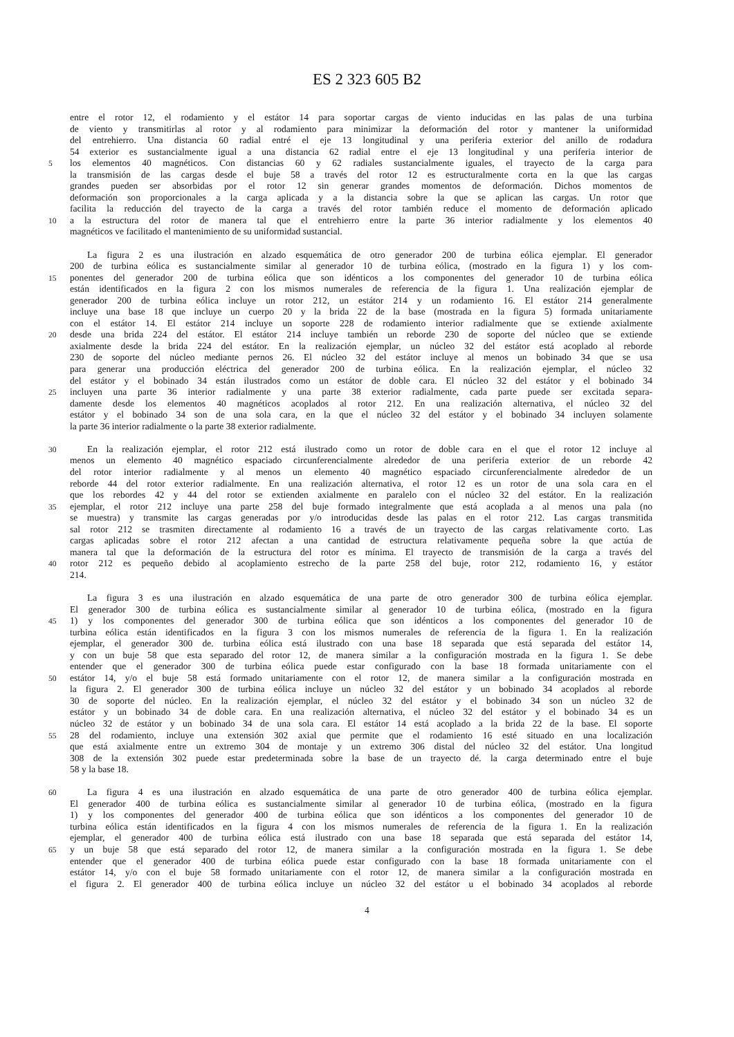ES 2 323 605 B2
entre el rotor 12, el rodamiento y el estátor 14 para soportar cargas de viento inducidas en las palas de una turbina
de viento y transmitirlas al rotor y al rodamiento para minimizar la deformación del rotor y mantener la uniformidad
del entrehierro. Una distancia 60 radial entré el eje 13 longitudinal y una periferia exterior del anillo de rodadura
54 exterior es sustancialmente igual a una distancia 62 radial entre el eje 13 longitudinal y una periferia interior de
5
los elementos 40 magnéticos. Con distancias 60 y 62 radiales sustancialmente iguales, el trayecto de la carga para
la transmisión de las cargas desde el buje 58 a través del rotor 12 es estructuralmente corta en la que las cargas
grandes pueden ser absorbidas por el rotor 12 sin generar grandes momentos de deformación. Dichos momentos de
deformación son proporcionales a la carga aplicada y a la distancia sobre la que se aplican las cargas. Un rotor que
facilita la reducción del trayecto de la carga a través del rotor también reduce el momento de deformación aplicado
10
a la estructura del rotor de manera tal que el entrehierro entre la parte 36 interior radialmente y los elementos 40
magnéticos ve facilitado el mantenimiento de su uniformidad sustancial.
La figura 2 es una ilustración en alzado esquemática de otro generador 200 de turbina eólica ejemplar. El generador
200 de turbina eólica es sustancialmente similar al generador 10 de turbina eólica, (mostrado en la figura 1) y los com-
15
ponentes del generador 200 de turbina eólica que son idénticos a los componentes del generador 10 de turbina eólica
están identificados en la figura 2 con los mismos numerales de referencia de la figura 1. Una realización ejemplar de
generador 200 de turbina eólica incluye un rotor 212, un estátor 214 y un rodamiento 16. El estátor 214 generalmente
incluye una base 18 que incluye un cuerpo 20 y la brida 22 de la base (mostrada en la figura 5) formada unitariamente
con el estátor 14. El estátor 214 incluye un soporte 228 de rodamiento interior radialmente que se extiende axialmente
20
desde una brida 224 del estátor. El estátor 214 incluye también un reborde 230 de soporte del núcleo que se extiende
axialmente desde la brida 224 del estátor. En la realización ejemplar, un núcleo 32 del estátor está acoplado al reborde
230 de soporte del núcleo mediante pernos 26. El núcleo 32 del estátor incluye al menos un bobinado 34 que se usa
para generar una producción eléctrica del generador 200 de turbina eólica. En la realización ejemplar, el núcleo 32
del estátor y el bobinado 34 están ilustrados como un estátor de doble cara. El núcleo 32 del estátor y el bobinado 34
25
incluyen una parte 36 interior radialmente y una parte 38 exterior radialmente, cada parte puede ser excitada separa-
damente desde los elementos 40 magnéticos acoplados al rotor 212. En una realización alternativa, el núcleo 32 del
estátor y el bobinado 34 son de una sola cara, en la que el núcleo 32 del estátor y el bobinado 34 incluyen solamente
la parte 36 interior radialmente o la parte 38 exterior radialmente.
30
En la realización ejemplar, el rotor 212 está ilustrado como un rotor de doble cara en el que el rotor 12 incluye al
menos un elemento 40 magnético espaciado circunferencialmente alrededor de una periferia exterior de un reborde 42
del rotor interior radialmente y al menos un elemento 40 magnético espaciado circunferencialmente alrededor de un
reborde 44 del rotor exterior radialmente. En una realización alternativa, el rotor 12 es un rotor de una sola cara en el
que los rebordes 42 y 44 del rotor se extienden axialmente en paralelo con el núcleo 32 del estátor. En la realización
35
ejemplar, el rotor 212 incluye una parte 258 del buje formado integralmente que está acoplada a al menos una pala (no
se muestra) y transmite las cargas generadas por y/o introducidas desde las palas en el rotor 212. Las cargas transmitida
sal rotor 212 se trasmiten directamente al rodamiento 16 a través de un trayecto de las cargas relativamente corto. Las
cargas aplicadas sobre el rotor 212 afectan a una cantidad de estructura relativamente pequeña sobre la que actúa de
manera tal que la deformación de la estructura del rotor es mínima. El trayecto de transmisión de la carga a través del
40
rotor 212 es pequeño debido al acoplamiento estrecho de la parte 258 del buje, rotor 212, rodamiento 16, y estátor
214.
La figura 3 es una ilustración en alzado esquemática de una parte de otro generador 300 de turbina eólica ejemplar.
El generador 300 de turbina eólica es sustancialmente similar al generador 10 de turbina eólica, (mostrado en la figura
45
1) y los componentes del generador 300 de turbina eólica que son idénticos a los componentes del generador 10 de
turbina eólica están identificados en la figura 3 con los mismos numerales de referencia de la figura 1. En la realización
ejemplar, el generador 300 de. turbina eólica está ilustrado con una base 18 separada que está separada del estátor 14,
y con un buje 58 que esta separado del rotor 12, de manera similar a la configuración mostrada en la figura 1. Se debe
entender que el generador 300 de turbina eólica puede estar configurado con la base 18 formada unitariamente con el
50
estátor 14, y/o el buje 58 está formado unitariamente con el rotor 12, de manera similar a la configuración mostrada en
la figura 2. El generador 300 de turbina eólica incluye un núcleo 32 del estátor y un bobinado 34 acoplados al reborde
30 de soporte del núcleo. En la realización ejemplar, el núcleo 32 del estátor y el bobinado 34 son un núcleo 32 de
estátor y un bobinado 34 de doble cara. En una realización alternativa, el núcleo 32 del estátor y el bobinado 34 es un
núcleo 32 de estátor y un bobinado 34 de una sola cara. El estátor 14 está acoplado a la brida 22 de la base. El soporte
55
28 del rodamiento, incluye una extensión 302 axial que permite que el rodamiento 16 esté situado en una localización
que está axialmente entre un extremo 304 de montaje y un extremo 306 distal del núcleo 32 del estátor. Una longitud
308 de la extensión 302 puede estar predeterminada sobre la base de un trayecto dé. la carga determinado entre el buje
58 y la base 18.
60
La figura 4 es una ilustración en alzado esquemática de una parte de otro generador 400 de turbina eólica ejemplar.
El generador 400 de turbina eólica es sustancialmente similar al generador 10 de turbina eólica, (mostrado en la figura
1) y los componentes del generador 400 de turbina eólica que son idénticos a los componentes del generador 10 de
turbina eólica están identificados en la figura 4 con los mismos numerales de referencia de la figura 1. En la realización
ejemplar, el generador 400 de turbina eólica está ilustrado con una base 18 separada que está separada del estátor 14,
65
y un buje 58 que está separado del rotor 12, de manera similar a la configuración mostrada en la figura 1. Se debe
entender que el generador 400 de turbina eólica puede estar configurado con la base 18 formada unitariamente con el
estátor 14, y/o con el buje 58 formado unitariamente con el rotor 12, de manera similar a la configuración mostrada en
el figura 2. El generador 400 de turbina eólica incluye un núcleo 32 del estátor u el bobinado 34 acoplados al reborde
4